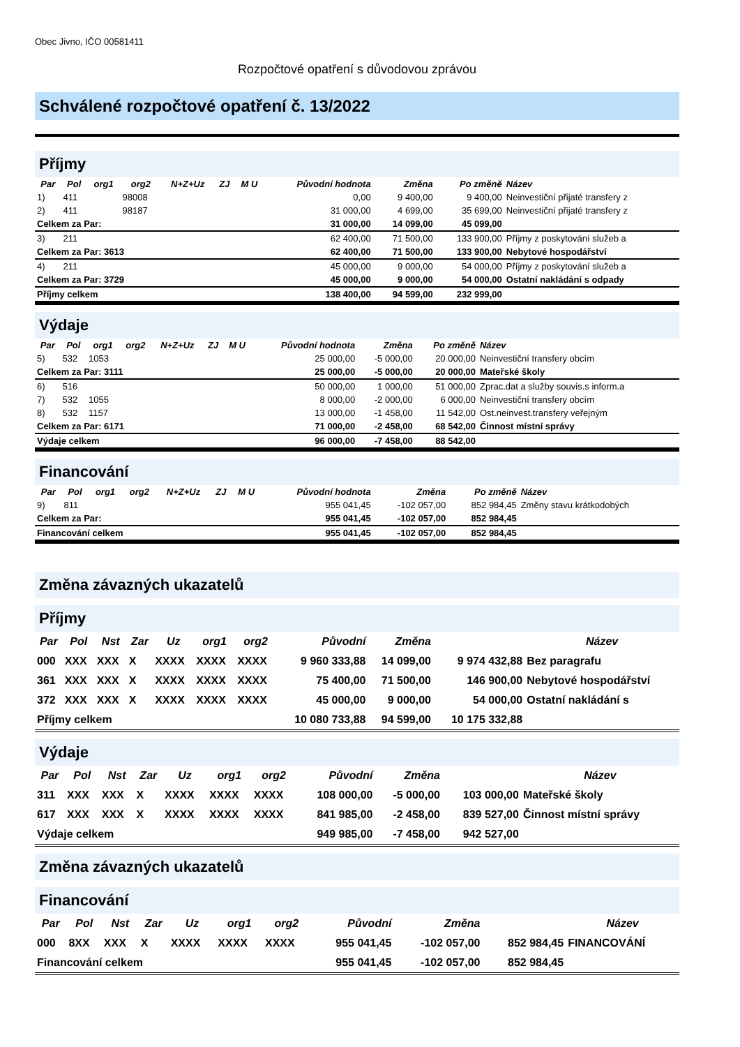Obec Jivno, IČO 00581411
Rozpočtové opatření s důvodovou zprávou
Schválené rozpočtové opatření č. 13/2022
Příjmy
| Par | Pol | org1 | org2 | N+Z+Uz | ZJ | M U | Původní hodnota | Změna | Po změně | Název |
| --- | --- | --- | --- | --- | --- | --- | --- | --- | --- | --- |
| 1) | 411 | | 98008 | | | | 0,00 | 9 400,00 | 9 400,00 | Neinvestiční přijaté transfery z |
| 2) | 411 | | 98187 | | | | 31 000,00 | 4 699,00 | 35 699,00 | Neinvestiční přijaté transfery z |
| Celkem za Par: | | | | | | | 31 000,00 | 14 099,00 | 45 099,00 | |
| 3) | 211 | | | | | | 62 400,00 | 71 500,00 | 133 900,00 | Příjmy z poskytování služeb a |
| Celkem za Par: 3613 | | | | | | | 62 400,00 | 71 500,00 | 133 900,00 | Nebytové hospodářství |
| 4) | 211 | | | | | | 45 000,00 | 9 000,00 | 54 000,00 | Příjmy z poskytování služeb a |
| Celkem za Par: 3729 | | | | | | | 45 000,00 | 9 000,00 | 54 000,00 | Ostatní nakládání s odpady |
| Příjmy celkem | | | | | | | 138 400,00 | 94 599,00 | 232 999,00 | |
Výdaje
| Par | Pol | org1 | org2 | N+Z+Uz | ZJ | M U | Původní hodnota | Změna | Po změně | Název |
| --- | --- | --- | --- | --- | --- | --- | --- | --- | --- | --- |
| 5) | 532 | 1053 | | | | | 25 000,00 | -5 000,00 | 20 000,00 | Neinvestiční transfery obcím |
| Celkem za Par: 3111 | | | | | | | 25 000,00 | -5 000,00 | 20 000,00 | Mateřské školy |
| 6) | 516 | | | | | | 50 000,00 | 1 000,00 | 51 000,00 | Zprac.dat a služby souvis.s inform.a |
| 7) | 532 | 1055 | | | | | 8 000,00 | -2 000,00 | 6 000,00 | Neinvestiční transfery obcím |
| 8) | 532 | 1157 | | | | | 13 000,00 | -1 458,00 | 11 542,00 | Ost.neinvest.transfery veřejným |
| Celkem za Par: 6171 | | | | | | | 71 000,00 | -2 458,00 | 68 542,00 | Činnost místní správy |
| Výdaje celkem | | | | | | | 96 000,00 | -7 458,00 | 88 542,00 | |
Financování
| Par | Pol | org1 | org2 | N+Z+Uz | ZJ | M U | Původní hodnota | Změna | Po změně | Název |
| --- | --- | --- | --- | --- | --- | --- | --- | --- | --- | --- |
| 9) | 811 | | | | | | 955 041,45 | -102 057,00 | 852 984,45 | Změny stavu krátkodobých |
| Celkem za Par: | | | | | | | 955 041,45 | -102 057,00 | 852 984,45 | |
| Financování celkem | | | | | | | 955 041,45 | -102 057,00 | 852 984,45 | |
Změna závazných ukazatelů
Příjmy
| Par | Pol | Nst | Zar | Uz | org1 | org2 | Původní | Změna | | Název |
| --- | --- | --- | --- | --- | --- | --- | --- | --- | --- | --- |
| 000 | XXX | XXX | X | XXXX | XXXX | XXXX | 9 960 333,88 | 14 099,00 | 9 974 432,88 | Bez paragrafu |
| 361 | XXX | XXX | X | XXXX | XXXX | XXXX | 75 400,00 | 71 500,00 | 146 900,00 | Nebytové hospodářství |
| 372 | XXX | XXX | X | XXXX | XXXX | XXXX | 45 000,00 | 9 000,00 | 54 000,00 | Ostatní nakládání s |
| Příjmy celkem | | | | | | | 10 080 733,88 | 94 599,00 | 10 175 332,88 | |
Výdaje
| Par | Pol | Nst | Zar | Uz | org1 | org2 | Původní | Změna | | Název |
| --- | --- | --- | --- | --- | --- | --- | --- | --- | --- | --- |
| 311 | XXX | XXX | X | XXXX | XXXX | XXXX | 108 000,00 | -5 000,00 | 103 000,00 | Mateřské školy |
| 617 | XXX | XXX | X | XXXX | XXXX | XXXX | 841 985,00 | -2 458,00 | 839 527,00 | Činnost místní správy |
| Výdaje celkem | | | | | | | 949 985,00 | -7 458,00 | 942 527,00 | |
Změna závazných ukazatelů
Financování
| Par | Pol | Nst | Zar | Uz | org1 | org2 | Původní | Změna | | Název |
| --- | --- | --- | --- | --- | --- | --- | --- | --- | --- | --- |
| 000 | 8XX | XXX | X | XXXX | XXXX | XXXX | 955 041,45 | -102 057,00 | 852 984,45 | FINANCOVÁNÍ |
| Financování celkem | | | | | | | 955 041,45 | -102 057,00 | 852 984,45 | |